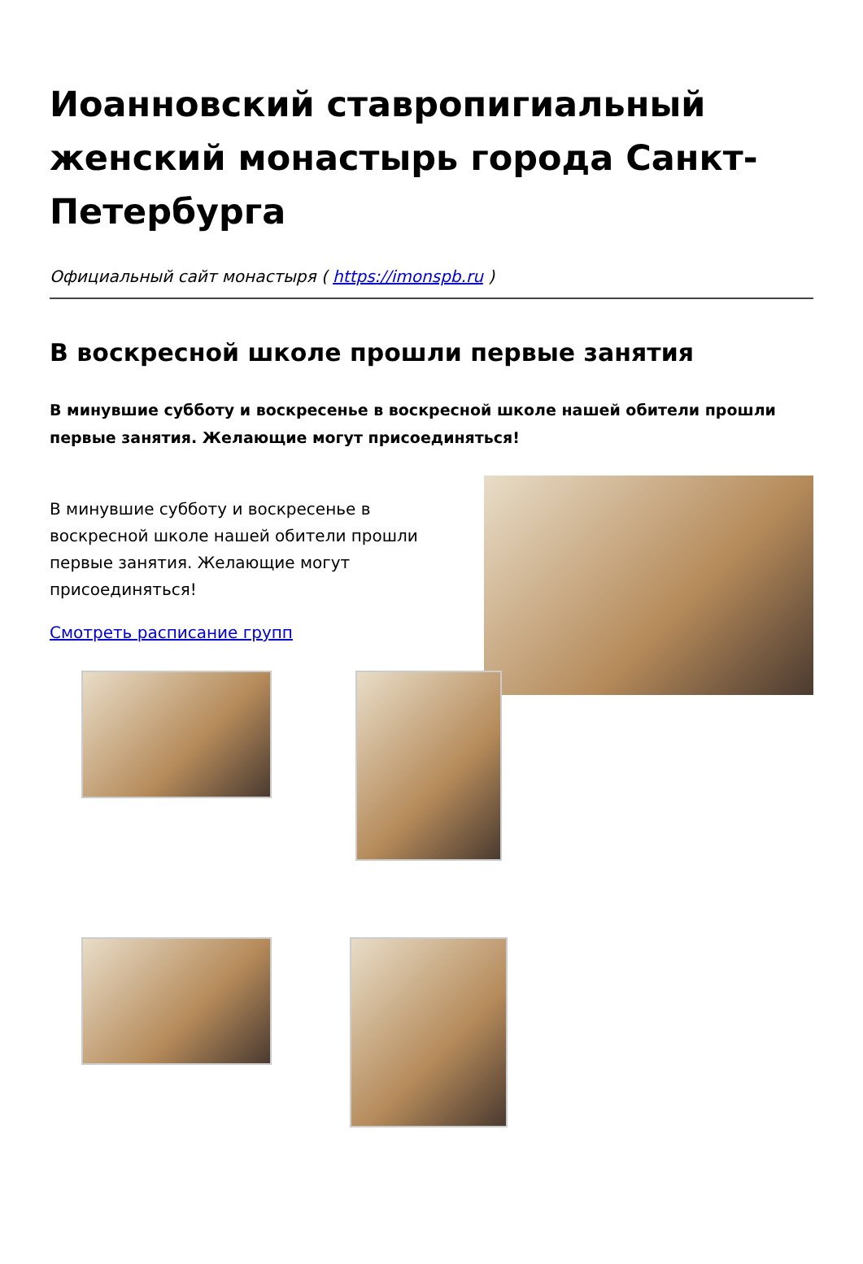Иоанновский ставропигиальный женский монастырь города Санкт-Петербурга
Официальный сайт монастыря ( https://imonspb.ru )
В воскресной школе прошли первые занятия
В минувшие субботу и воскресенье в воскресной школе нашей обители прошли первые занятия. Желающие могут присоединяться!
В минувшие субботу и воскресенье в воскресной школе нашей обители прошли первые занятия. Желающие могут присоединяться!
Смотреть расписание групп